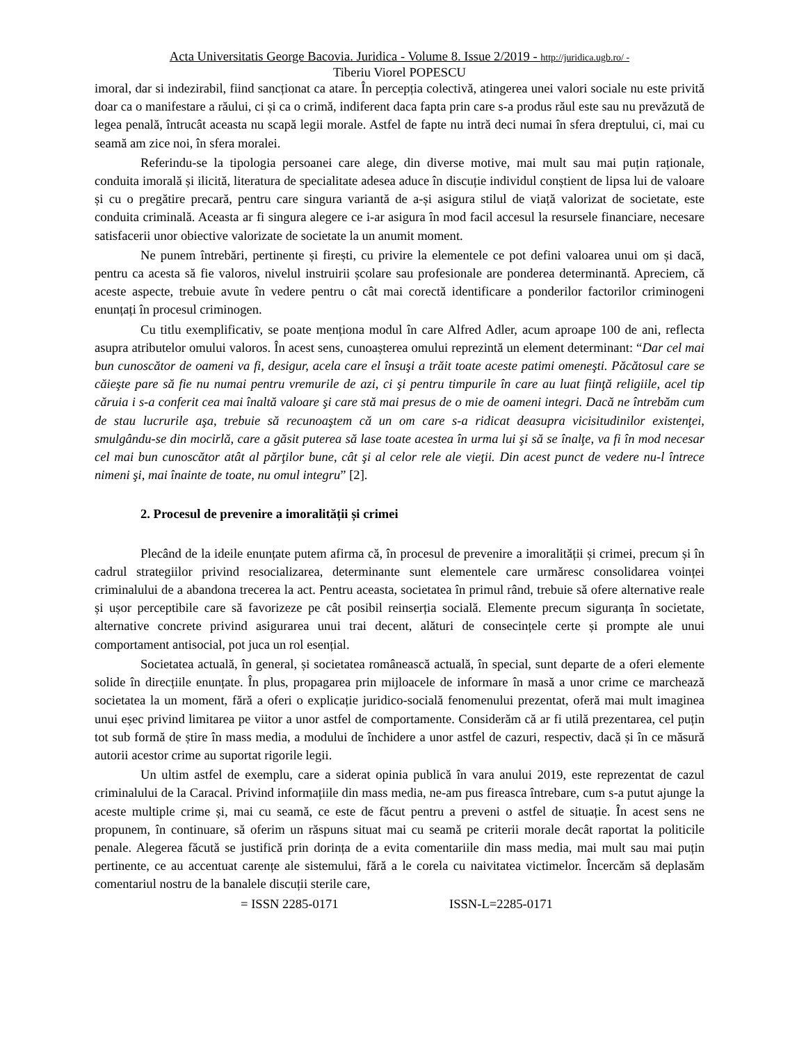Acta Universitatis George Bacovia. Juridica - Volume 8. Issue 2/2019 - http://juridica.ugb.ro/ -
Tiberiu Viorel POPESCU
imoral, dar si indezirabil, fiind sancționat ca atare. În percepția colectivă, atingerea unei valori sociale nu este privită doar ca o manifestare a răului, ci și ca o crimă, indiferent daca fapta prin care s-a produs răul este sau nu prevăzută de legea penală, întrucât aceasta nu scapă legii morale. Astfel de fapte nu intră deci numai în sfera dreptului, ci, mai cu seamă am zice noi, în sfera moralei.
Referindu-se la tipologia persoanei care alege, din diverse motive, mai mult sau mai puțin raționale, conduita imorală și ilicită, literatura de specialitate adesea aduce în discuție individul conștient de lipsa lui de valoare și cu o pregătire precară, pentru care singura variantă de a-și asigura stilul de viață valorizat de societate, este conduita criminală. Aceasta ar fi singura alegere ce i-ar asigura în mod facil accesul la resursele financiare, necesare satisfacerii unor obiective valorizate de societate la un anumit moment.
Ne punem întrebări, pertinente și firești, cu privire la elementele ce pot defini valoarea unui om și dacă, pentru ca acesta să fie valoros, nivelul instruirii școlare sau profesionale are ponderea determinantă. Apreciem, că aceste aspecte, trebuie avute în vedere pentru o cât mai corectă identificare a ponderilor factorilor criminogeni enunțați în procesul criminogen.
Cu titlu exemplificativ, se poate menționa modul în care Alfred Adler, acum aproape 100 de ani, reflecta asupra atributelor omului valoros. În acest sens, cunoașterea omului reprezintă un element determinant: “Dar cel mai bun cunoscător de oameni va fi, desigur, acela care el însuşi a trăit toate aceste patimi omeneşti. Păcătosul care se căieşte pare să fie nu numai pentru vremurile de azi, ci şi pentru timpurile în care au luat fiinţă religiile, acel tip căruia i s-a conferit cea mai înaltă valoare şi care stă mai presus de o mie de oameni integri. Dacă ne întrebăm cum de stau lucrurile aşa, trebuie să recunoaştem că un om care s-a ridicat deasupra vicisitudinilor existenţei, smulgându-se din mocirlă, care a găsit puterea să lase toate acestea în urma lui şi să se înalţe, va fi în mod necesar cel mai bun cunoscător atât al părţilor bune, cât şi al celor rele ale vieţii. Din acest punct de vedere nu-l întrece nimeni şi, mai înainte de toate, nu omul integru” [2].
2. Procesul de prevenire a imoralității și crimei
Plecând de la ideile enunțate putem afirma că, în procesul de prevenire a imoralității și crimei, precum și în cadrul strategiilor privind resocializarea, determinante sunt elementele care urmăresc consolidarea voinței criminalului de a abandona trecerea la act. Pentru aceasta, societatea în primul rând, trebuie să ofere alternative reale și ușor perceptibile care să favorizeze pe cât posibil reinserția socială. Elemente precum siguranța în societate, alternative concrete privind asigurarea unui trai decent, alături de consecințele certe și prompte ale unui comportament antisocial, pot juca un rol esențial.
Societatea actuală, în general, și societatea românească actuală, în special, sunt departe de a oferi elemente solide în direcțiile enunțate. În plus, propagarea prin mijloacele de informare în masă a unor crime ce marchează societatea la un moment, fără a oferi o explicație juridico-socială fenomenului prezentat, oferă mai mult imaginea unui eșec privind limitarea pe viitor a unor astfel de comportamente. Considerăm că ar fi utilă prezentarea, cel puțin tot sub formă de știre în mass media, a modului de închidere a unor astfel de cazuri, respectiv, dacă și în ce măsură autorii acestor crime au suportat rigorile legii.
Un ultim astfel de exemplu, care a siderat opinia publică în vara anului 2019, este reprezentat de cazul criminalului de la Caracal. Privind informațiile din mass media, ne-am pus fireasca întrebare, cum s-a putut ajunge la aceste multiple crime și, mai cu seamă, ce este de făcut pentru a preveni o astfel de situație. În acest sens ne propunem, în continuare, să oferim un răspuns situat mai cu seamă pe criterii morale decât raportat la politicile penale. Alegerea făcută se justifică prin dorința de a evita comentariile din mass media, mai mult sau mai puțin pertinente, ce au accentuat carențe ale sistemului, fără a le corela cu naivitatea victimelor. Încercăm să deplasăm comentariul nostru de la banalele discuții sterile care,
= ISSN 2285-0171 ISSN-L=2285-0171